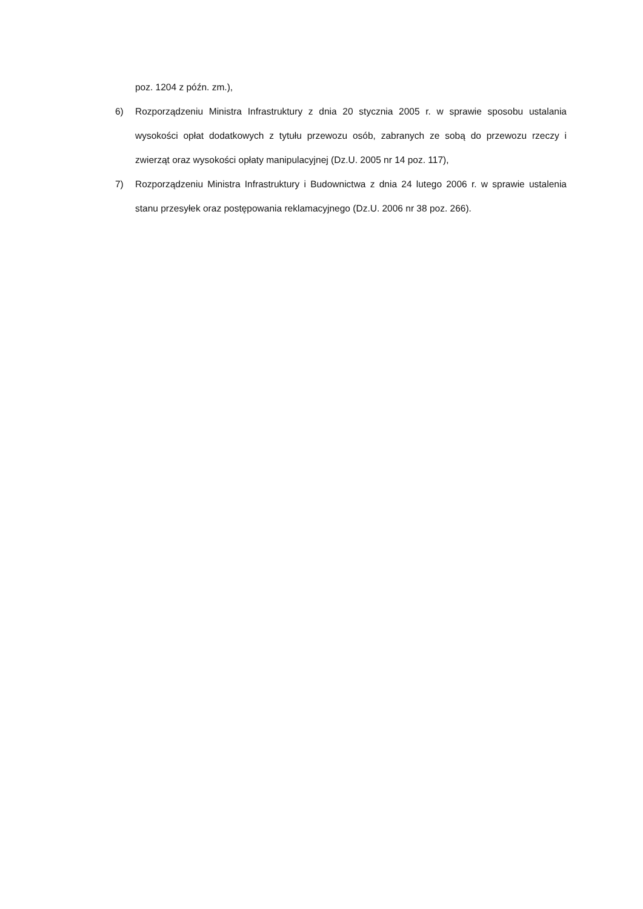poz. 1204 z późn. zm.),
6) Rozporządzeniu Ministra Infrastruktury z dnia 20 stycznia 2005 r. w sprawie sposobu ustalania wysokości opłat dodatkowych z tytułu przewozu osób, zabranych ze sobą do przewozu rzeczy i zwierząt oraz wysokości opłaty manipulacyjnej (Dz.U. 2005 nr 14 poz. 117),
7) Rozporządzeniu Ministra Infrastruktury i Budownictwa z dnia 24 lutego 2006 r. w sprawie ustalenia stanu przesyłek oraz postępowania reklamacyjnego (Dz.U. 2006 nr 38 poz. 266).